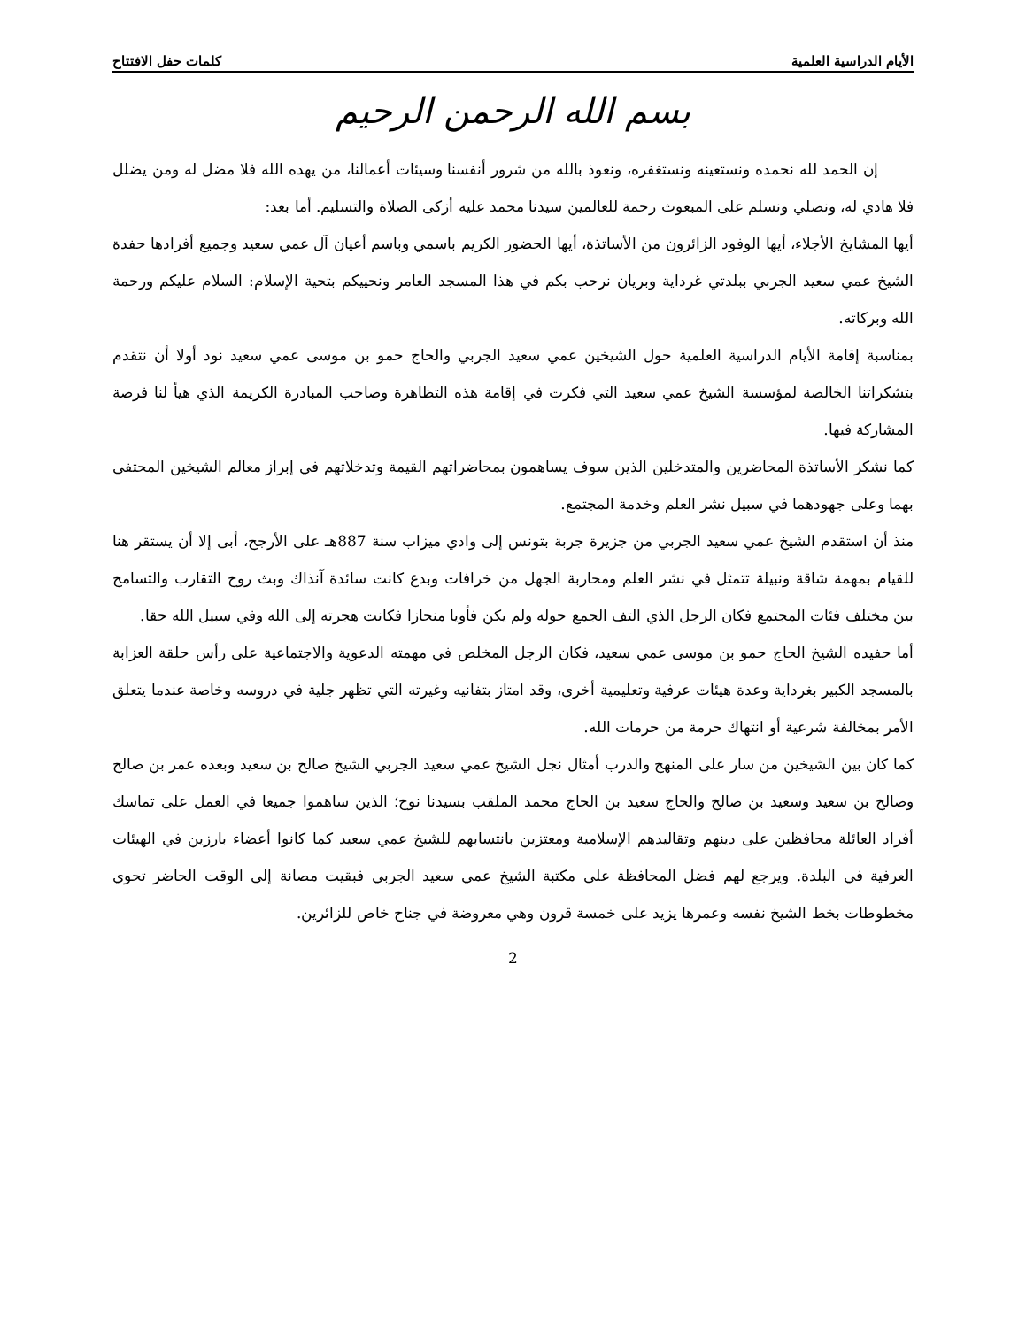الأيام الدراسية العلمية كلمات حفل الافتتاح
بسم الله الرحمن الرحيم
إن الحمد لله نحمده ونستعينه ونستغفره، ونعوذ بالله من شرور أنفسنا وسيئات أعمالنا، من يهده الله فلا مضل له ومن يضلل فلا هادي له، ونصلي ونسلم على المبعوث رحمة للعالمين سيدنا محمد عليه أزكى الصلاة والتسليم. أما بعد:
أيها المشايخ الأجلاء، أيها الوفود الزائرون من الأساتذة، أيها الحضور الكريم باسمي وباسم أعيان آل عمي سعيد وجميع أفرادها حفدة الشيخ عمي سعيد الجربي ببلدتي غرداية وبريان نرحب بكم في هذا المسجد العامر ونحييكم بتحية الإسلام: السلام عليكم ورحمة الله وبركاته.
بمناسبة إقامة الأيام الدراسية العلمية حول الشيخين عمي سعيد الجربي والحاج حمو بن موسى عمي سعيد نود أولا أن نتقدم بتشكراتنا الخالصة لمؤسسة الشيخ عمي سعيد التي فكرت في إقامة هذه التظاهرة وصاحب المبادرة الكريمة الذي هيأ لنا فرصة المشاركة فيها.
كما نشكر الأساتذة المحاضرين والمتدخلين الذين سوف يساهمون بمحاضراتهم القيمة وتدخلاتهم في إبراز معالم الشيخين المحتفى بهما وعلى جهودهما في سبيل نشر العلم وخدمة المجتمع.
منذ أن استقدم الشيخ عمي سعيد الجربي من جزيرة جربة بتونس إلى وادي ميزاب سنة 887هـ على الأرجح، أبى إلا أن يستقر هنا للقيام بمهمة شاقة ونبيلة تتمثل في نشر العلم ومحاربة الجهل من خرافات وبدع كانت سائدة آنذاك وبث روح التقارب والتسامح بين مختلف فئات المجتمع فكان الرجل الذي التف الجمع حوله ولم يكن فأويا منحازا فكانت هجرته إلى الله وفي سبيل الله حقا.
أما حفيده الشيخ الحاج حمو بن موسى عمي سعيد، فكان الرجل المخلص في مهمته الدعوية والاجتماعية على رأس حلقة العزابة بالمسجد الكبير بغرداية وعدة هيئات عرفية وتعليمية أخرى، وقد امتاز بتفانيه وغيرته التي تظهر جلية في دروسه وخاصة عندما يتعلق الأمر بمخالفة شرعية أو انتهاك حرمة من حرمات الله.
كما كان بين الشيخين من سار على المنهج والدرب أمثال نجل الشيخ عمي سعيد الجربي الشيخ صالح بن سعيد وبعده عمر بن صالح وصالح بن سعيد وسعيد بن صالح والحاج سعيد بن الحاج محمد الملقب بسيدنا نوح؛ الذين ساهموا جميعا في العمل على تماسك أفراد العائلة محافظين على دينهم وتقاليدهم الإسلامية ومعتزين بانتسابهم للشيخ عمي سعيد كما كانوا أعضاء بارزين في الهيئات العرفية في البلدة. ويرجع لهم فضل المحافظة على مكتبة الشيخ عمي سعيد الجربي فبقيت مصانة إلى الوقت الحاضر تحوي مخطوطات بخط الشيخ نفسه وعمرها يزيد على خمسة قرون وهي معروضة في جناح خاص للزائرين.
2